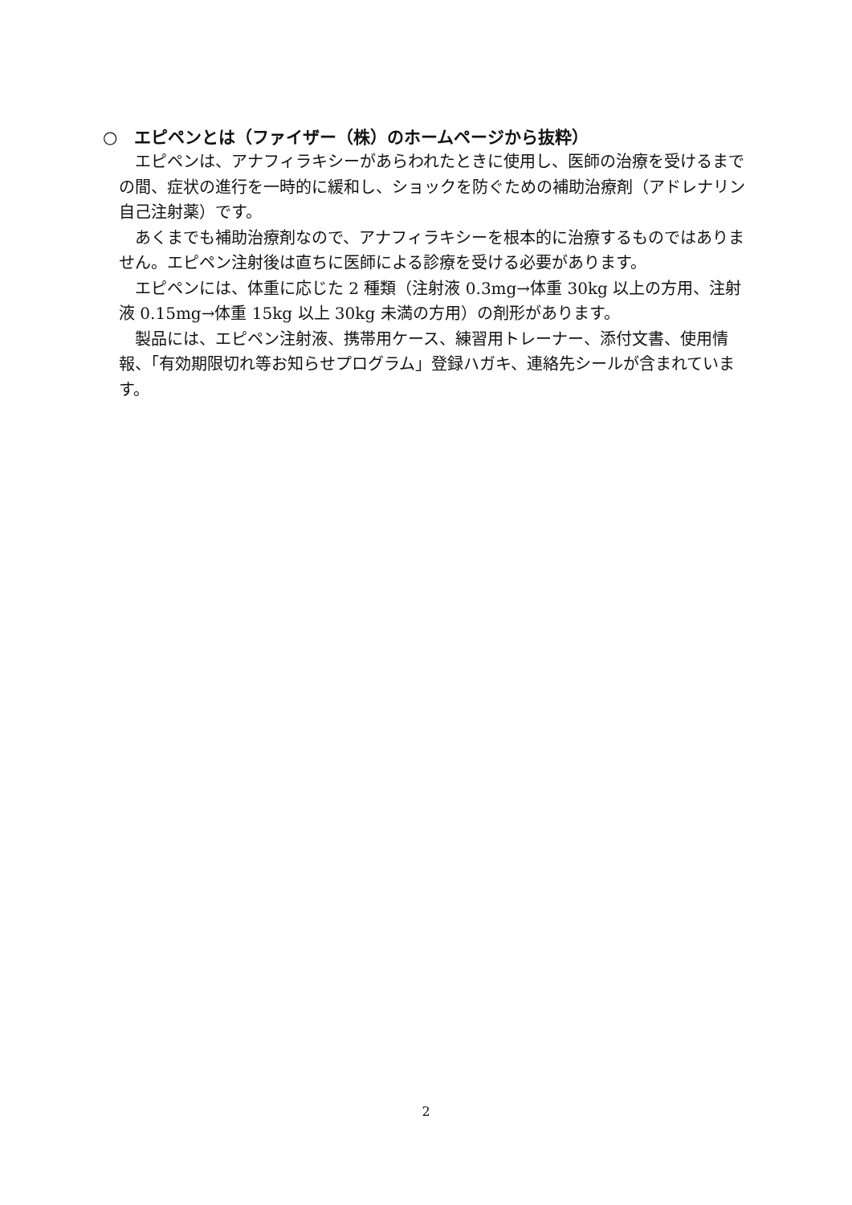○　エピペンとは（ファイザー（株）のホームページから抜粋）
エピペンは、アナフィラキシーがあらわれたときに使用し、医師の治療を受けるまでの間、症状の進行を一時的に緩和し、ショックを防ぐための補助治療剤（アドレナリン自己注射薬）です。
あくまでも補助治療剤なので、アナフィラキシーを根本的に治療するものではありません。エピペン注射後は直ちに医師による診療を受ける必要があります。
エピペンには、体重に応じた 2 種類（注射液 0.3mg→体重 30kg 以上の方用、注射液 0.15mg→体重 15kg 以上 30kg 未満の方用）の剤形があります。
製品には、エピペン注射液、携帯用ケース、練習用トレーナー、添付文書、使用情報、「有効期限切れ等お知らせプログラム」登録ハガキ、連絡先シールが含まれています。
2